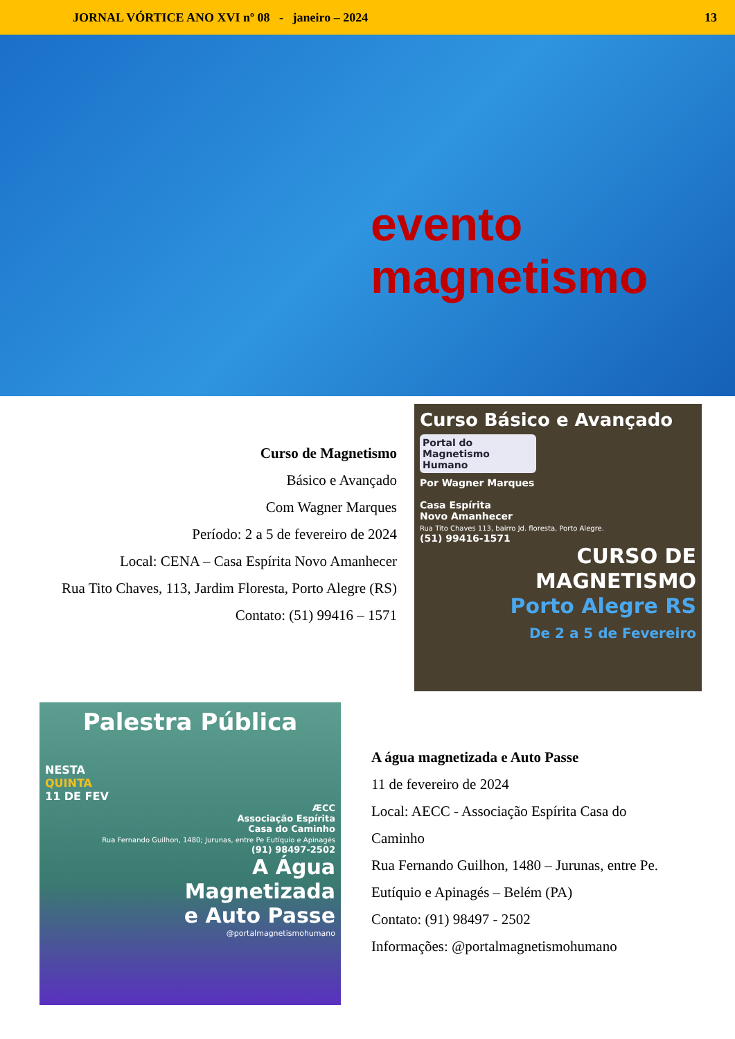JORNAL VÓRTICE ANO XVI nº 08 - janeiro – 2024 13
evento
magnetismo
Curso de Magnetismo
Básico e Avançado
Com Wagner Marques
Período: 2 a 5 de fevereiro de 2024
Local: CENA – Casa Espírita Novo Amanhecer
Rua Tito Chaves, 113, Jardim Floresta, Porto Alegre (RS)
Contato: (51) 99416 – 1571
Curso Básico e Avançado
Portal do Magnetismo Humano
Por Wagner Marques
Casa Espírita
Novo Amanhecer
Rua Tito Chaves 113, bairro Jd. floresta, Porto Alegre.
(51) 99416-1571
CURSO DE
MAGNETISMO
Porto Alegre RS
De 2 a 5 de Fevereiro
Palestra Pública
NESTA
QUINTA
11 DE FEV
ÆCC
Associação Espírita
Casa do Caminho
Rua Fernando Guilhon, 1480; Jurunas, entre Pe Eutíquio e Apinagés
(91) 98497-2502
A Água
Magnetizada
e Auto Passe
@portalmagnetismohumano
A água magnetizada e Auto Passe
11 de fevereiro de 2024
Local: AECC - Associação Espírita Casa do Caminho
Rua Fernando Guilhon, 1480 – Jurunas, entre Pe. Eutíquio e Apinagés – Belém (PA)
Contato: (91) 98497 - 2502
Informações: @portalmagnetismohumano